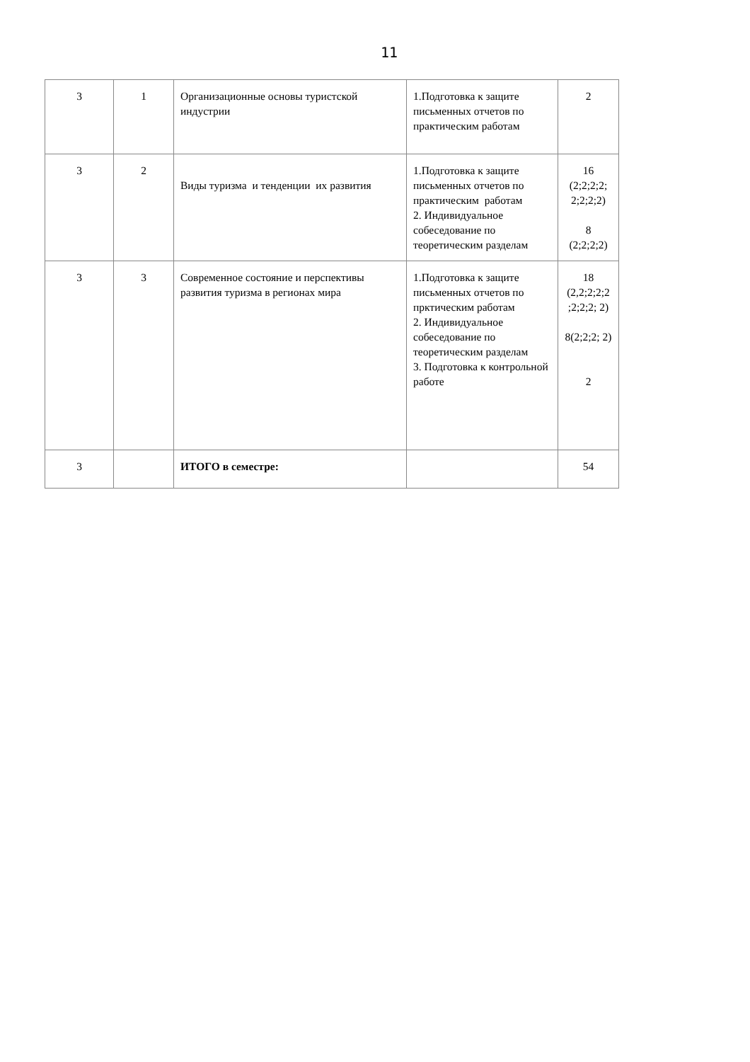11
| 3 | 1 | Организационные основы туристской индустрии | 1.Подготовка к защите письменных отчетов по практическим работам | 2 |
| 3 | 2 | Виды туризма и тенденции их развития | 1.Подготовка к защите письменных отчетов по практическим работам 2. Индивидуальное собеседование по теоретическим разделам | 16 (2;2;2;2; 2;2;2;2) 8 (2;2;2;2) |
| 3 | 3 | Современное состояние и перспективы развития туризма в регионах мира | 1.Подготовка к защите письменных отчетов по пркт­ическим работам 2. Индивидуальное собеседование по теоретическим разделам 3. Подготовка к контрольной работе | 18 (2,2;2;2;2 ;2;2;2; 2) 8(2;2;2; 2) 2 |
| 3 | | ИТОГО в семестре: | | 54 |